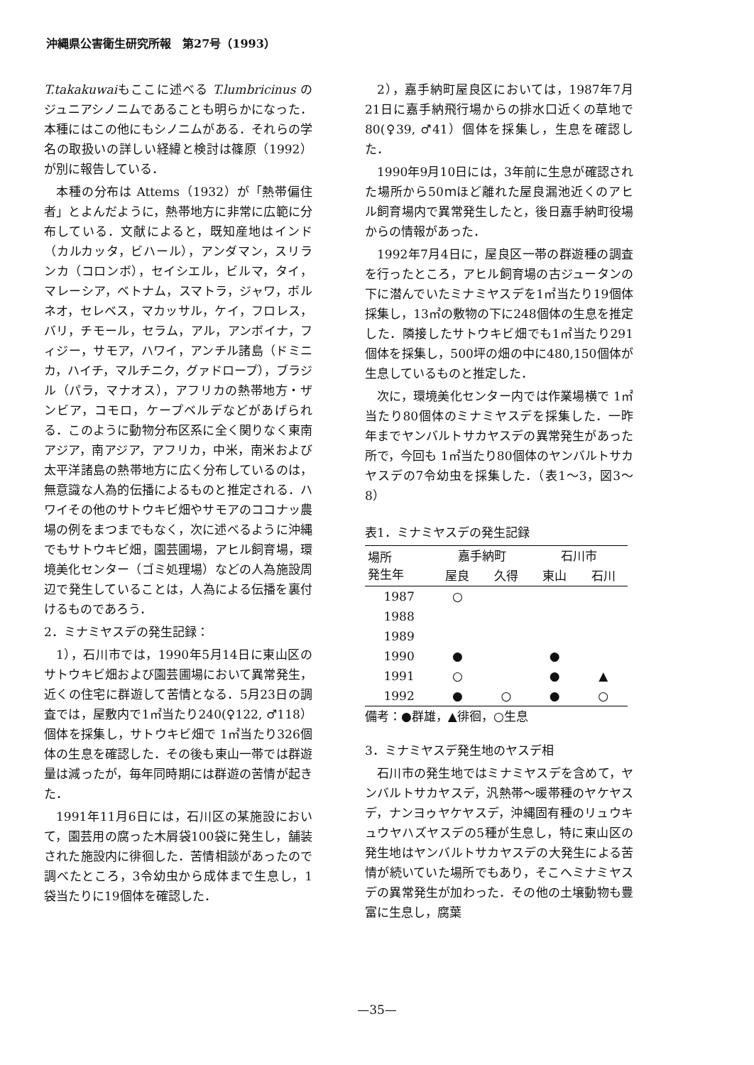沖縄県公害衛生研究所報　第27号（1993）
T.takakuwaiもここに述べる T.lumbricinus のジュニアシノニムであることも明らかになった．本種にはこの他にもシノニムがある．それらの学名の取扱いの詳しい経緯と検討は篠原（1992）が別に報告している．
本種の分布は Attems（1932）が「熱帯偏住者」とよんだように，熱帯地方に非常に広範に分布している．文献によると，既知産地はインド（カルカッタ，ビハール），アンダマン，スリランカ（コロンボ），セイシエル，ビルマ，タイ，マレーシア，ベトナム，スマトラ，ジャワ，ボルネオ，セレベス，マカッサル，ケイ，フロレス，バリ，チモール，セラム，アル，アンボイナ，フィジー，サモア，ハワイ，アンチル諸島（ドミニカ，ハイチ，マルチニク，グァドロープ），ブラジル（パラ，マナオス），アフリカの熱帯地方・ザンビア，コモロ，ケープベルデなどがあげられる．このように動物分布区系に全く関りなく東南アジア，南アジア，アフリカ，中米，南米および太平洋諸島の熱帯地方に広く分布しているのは，無意識な人為的伝播によるものと推定される．ハワイその他のサトウキビ畑やサモアのココナッ農場の例をまつまでもなく，次に述べるように沖縄でもサトウキビ畑，園芸圃場，アヒル飼育場，環境美化センター（ゴミ処理場）などの人為施設周辺で発生していることは，人為による伝播を裏付けるものであろう．
2．ミナミヤスデの発生記録：
1），石川市では，1990年5月14日に東山区のサトウキビ畑および園芸圃場において異常発生，近くの住宅に群遊して苦情となる．5月23日の調査では，屋敷内で1㎡当たり240(♀122, ♂118）個体を採集し，サトウキビ畑で 1㎡当たり326個体の生息を確認した．その後も東山一帯では群遊量は減ったが，毎年同時期には群遊の苦情が起きた．
1991年11月6日には，石川区の某施設において，園芸用の腐った木屑袋100袋に発生し，舗装された施設内に徘徊した．苦情相談があったので調べたところ，3令幼虫から成体まで生息し，1袋当たりに19個体を確認した．
2），嘉手納町屋良区においては，1987年7月21日に嘉手納飛行場からの排水口近くの草地で80(♀39, ♂41）個体を採集し，生息を確認した．
1990年9月10日には，3年前に生息が確認された場所から50ｍほど離れた屋良漏池近くのアヒル飼育場内で異常発生したと，後日嘉手納町役場からの情報があった．
1992年7月4日に，屋良区一帯の群遊種の調査を行ったところ，アヒル飼育場の古ジュータンの下に潜んでいたミナミヤスデを1㎡当たり19個体採集し，13㎡の敷物の下に248個体の生息を推定した．隣接したサトウキビ畑でも1㎡当たり291個体を採集し，500坪の畑の中に480,150個体が生息しているものと推定した．
次に，環境美化センター内では作業場横で 1㎡当たり80個体のミナミヤスデを採集した．一昨年までヤンバルトサカヤスデの異常発生があった所で，今回も 1㎡当たり80個体のヤンバルトサカヤスデの7令幼虫を採集した．（表1～3，図3～8）
表1．ミナミヤスデの発生記録
| 場所 発生年 | 嘉手納町 | | 石川市 | |
| --- | --- | --- | --- | --- |
| | 屋良 | 久得 | 東山 | 石川 |
| 1987 | ○ | | | |
| 1988 | | | | |
| 1989 | | | | |
| 1990 | ● | | ● | |
| 1991 | ○ | | ● | ▲ |
| 1992 | ● | ○ | ● | ○ |
備考：●群雄，▲徘徊，○生息
3．ミナミヤスデ発生地のヤスデ相
石川市の発生地ではミナミヤスデを含めて，ヤンバルトサカヤスデ，汎熱帯～暖帯種のヤケヤスデ，ナンヨゥヤケヤスデ，沖縄固有種のリュウキュウヤハズヤスデの5種が生息し，特に東山区の発生地はヤンバルトサカヤスデの大発生による苦情が続いていた場所でもあり，そこへミナミヤスデの異常発生が加わった．その他の土壌動物も豊富に生息し，腐葉
—35—